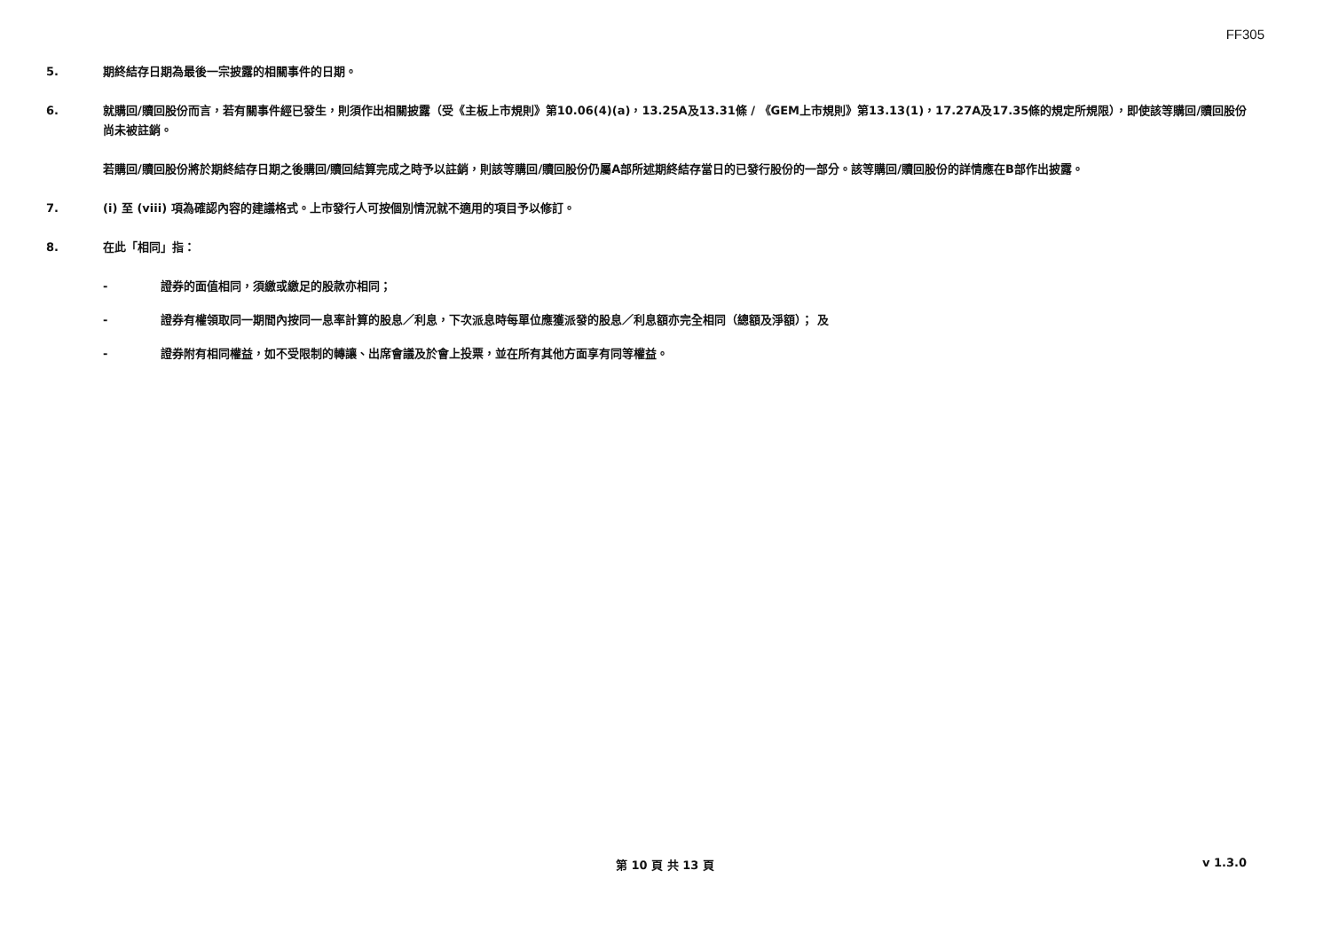FF305
5. 期終結存日期為最後一宗披露的相關事件的日期。
6. 就購回/贖回股份而言，若有關事件經已發生，則須作出相關披露（受《主板上市規則》第10.06(4)(a)，13.25A及13.31條 / 《GEM上市規則》第13.13(1)，17.27A及17.35條的規定所規限），即使該等購回/贖回股份尚未被註銷。
若購回/贖回股份將於期終結存日期之後購回/贖回結算完成之時予以註銷，則該等購回/贖回股份仍屬A部所述期終結存當日的已發行股份的一部分。該等購回/贖回股份的詳情應在B部作出披露。
7. (i) 至 (viii) 項為確認內容的建議格式。上市發行人可按個別情況就不適用的項目予以修訂。
8. 在此「相同」指：
- 證券的面值相同，須繳或繳足的股款亦相同；
- 證券有權領取同一期間內按同一息率計算的股息／利息，下次派息時每單位應獲派發的股息／利息額亦完全相同（總額及淨額）； 及
- 證券附有相同權益，如不受限制的轉讓、出席會議及於會上投票，並在所有其他方面享有同等權益。
第 10 頁 共 13 頁 v 1.3.0